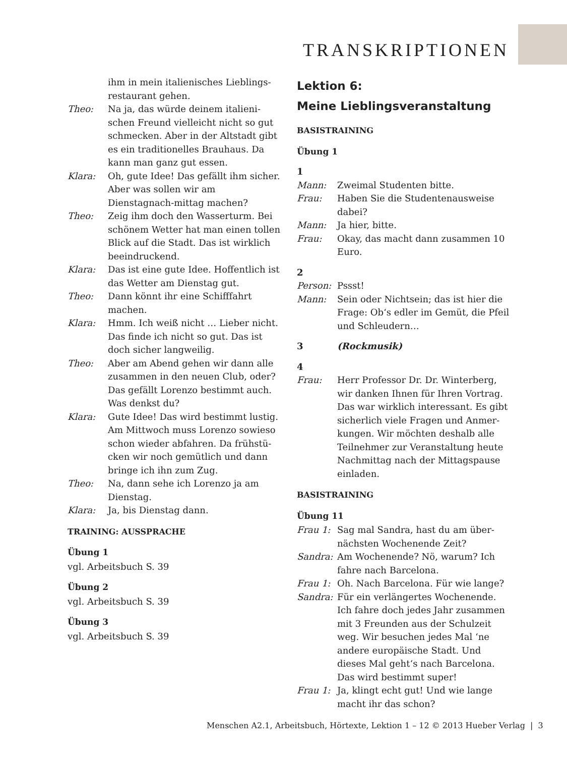TRANSKRIPTIONEN
ihm in mein italienisches Lieblings-restaurant gehen.
Theo: Na ja, das würde deinem italieni-schen Freund vielleicht nicht so gut schmecken. Aber in der Altstadt gibt es ein traditionelles Brauhaus. Da kann man ganz gut essen.
Klara: Oh, gute Idee! Das gefällt ihm sicher. Aber was sollen wir am Dienstagnach-mittag machen?
Theo: Zeig ihm doch den Wasserturm. Bei schönem Wetter hat man einen tollen Blick auf die Stadt. Das ist wirklich beeindruckend.
Klara: Das ist eine gute Idee. Hoffentlich ist das Wetter am Dienstag gut.
Theo: Dann könnt ihr eine Schifffahrt machen.
Klara: Hmm. Ich weiß nicht … Lieber nicht. Das finde ich nicht so gut. Das ist doch sicher langweilig.
Theo: Aber am Abend gehen wir dann alle zusammen in den neuen Club, oder? Das gefällt Lorenzo bestimmt auch. Was denkst du?
Klara: Gute Idee! Das wird bestimmt lustig. Am Mittwoch muss Lorenzo sowieso schon wieder abfahren. Da frühstü-cken wir noch gemütlich und dann bringe ich ihn zum Zug.
Theo: Na, dann sehe ich Lorenzo ja am Dienstag.
Klara: Ja, bis Dienstag dann.
TRAINING: AUSSPRACHE
Übung 1
vgl. Arbeitsbuch S. 39
Übung 2
vgl. Arbeitsbuch S. 39
Übung 3
vgl. Arbeitsbuch S. 39
Lektion 6:
Meine Lieblingsveranstaltung
BASISTRAINING
Übung 1
1
Mann: Zweimal Studenten bitte.
Frau: Haben Sie die Studentenausweise dabei?
Mann: Ja hier, bitte.
Frau: Okay, das macht dann zusammen 10 Euro.
2
Person: Pssst!
Mann: Sein oder Nichtsein; das ist hier die Frage: Ob‘s edler im Gemüt, die Pfeil und Schleudern…
3 (Rockmusik)
4
Frau: Herr Professor Dr. Dr. Winterberg, wir danken Ihnen für Ihren Vortrag. Das war wirklich interessant. Es gibt sicherlich viele Fragen und Anmer-kungen. Wir möchten deshalb alle Teilnehmer zur Veranstaltung heute Nachmittag nach der Mittagspause einladen.
BASISTRAINING
Übung 11
Frau 1: Sag mal Sandra, hast du am über-nächsten Wochenende Zeit?
Sandra: Am Wochenende? Nö, warum? Ich fahre nach Barcelona.
Frau 1: Oh. Nach Barcelona. Für wie lange?
Sandra: Für ein verlängertes Wochenende. Ich fahre doch jedes Jahr zusammen mit 3 Freunden aus der Schulzeit weg. Wir besuchen jedes Mal ‘ne andere europäische Stadt. Und dieses Mal geht‘s nach Barcelona. Das wird bestimmt super!
Frau 1: Ja, klingt echt gut! Und wie lange macht ihr das schon?
Menschen A2.1, Arbeitsbuch, Hörtexte, Lektion 1 – 12 © 2013 Hueber Verlag | 3